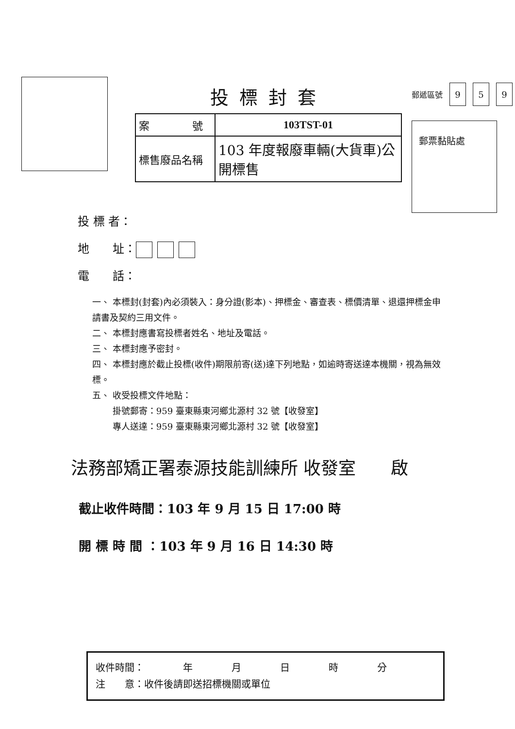投標封套
| 案 號 | 103TST-01 |
| 標售廢品名稱 | 103 年度報廢車輛(大貨車)公開標售 |
郵遞區號 9 5 9
郵票黏貼處
投 標 者：
地　　址：
電　　話：
一、 本標封(封套)內必須裝入：身分證(影本)、押標金、審查表、標價清單、退還押標金申請書及契約三用文件。
二、 本標封應書寫投標者姓名、地址及電話。
三、 本標封應予密封。
四、 本標封應於截止投標(收件)期限前寄(送)達下列地點，如逾時寄送達本機關，視為無效標。
五、 收受投標文件地點：
　　 掛號郵寄：959 臺東縣東河鄉北源村 32 號【收發室】
　　 專人送達：959 臺東縣東河鄉北源村 32 號【收發室】
法務部矯正署泰源技能訓練所 收發室　　啟
截止收件時間：103 年 9 月 15 日 17:00 時
開 標 時 間 ：103 年 9 月 16 日 14:30 時
收件時間：　　　　年　　　　月　　　　日　　　　時　　　　分
注　　意：收件後請即送招標機關或單位